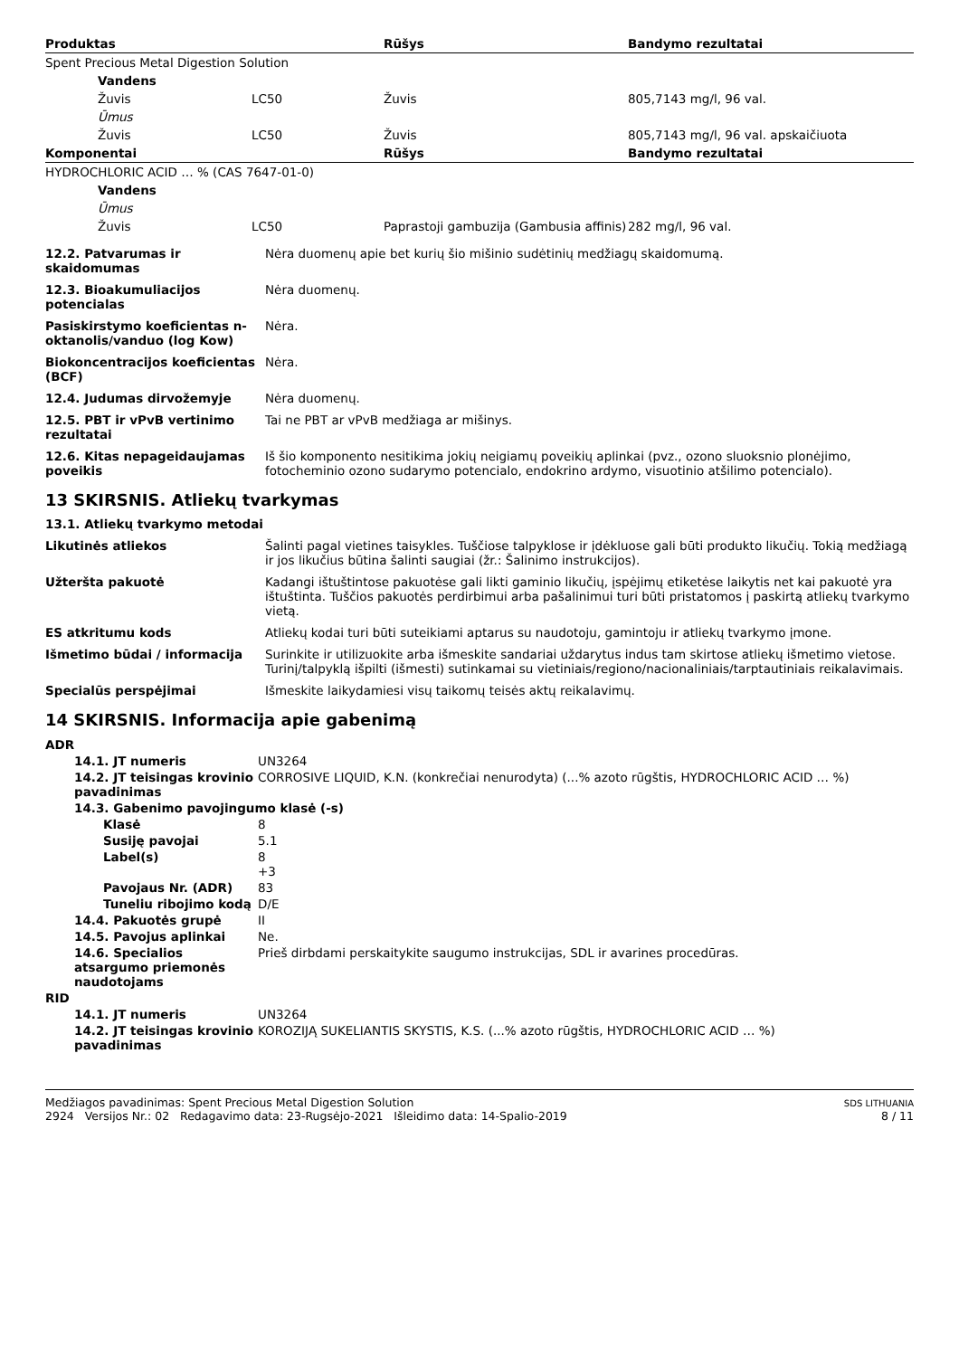| Produktas | | | Rūšys | Bandymo rezultatai |
| --- | --- | --- | --- | --- |
| Spent Precious Metal Digestion Solution | | | | |
| | Vandens | | | |
| | Žuvis | LC50 | Žuvis | 805,7143 mg/l, 96 val. |
| | Ūmus | | | |
| | Žuvis | LC50 | Žuvis | 805,7143 mg/l, 96 val. apskaičiuota |
| Komponentai | | | Rūšys | Bandymo rezultatai |
| HYDROCHLORIC ACID … % (CAS 7647-01-0) | | | | |
| | Vandens | | | |
| | Ūmus | | | |
| | Žuvis | LC50 | Paprastoji gambuzija (Gambusia affinis) | 282 mg/l, 96 val. |
| 12.2. Patvarumas ir skaidomumas | Nėra duomenų apie bet kurių šio mišinio sudėtinių medžiagų skaidomumą. |
| 12.3. Bioakumuliacijos potencialas | Nėra duomenų. |
| Pasiskirstymo koeficientas n-oktanolis/vanduo (log Kow) | Nėra. |
| Biokoncentracijos koeficientas (BCF) | Nėra. |
| 12.4. Judumas dirvožemyje | Nėra duomenų. |
| 12.5. PBT ir vPvB vertinimo rezultatai | Tai ne PBT ar vPvB medžiaga ar mišinys. |
| 12.6. Kitas nepageidaujamas poveikis | Iš šio komponento nesitikima jokių neigiamų poveikių aplinkai (pvz., ozono sluoksnio plonėjimo, fotocheminio ozono sudarymo potencialo, endokrino ardymo, visuotinio atšilimo potencialo). |
13 SKIRSNIS. Atliekų tvarkymas
13.1. Atliekų tvarkymo metodai
| Likutinės atliekos | Šalinti pagal vietines taisykles. Tuščiose talpyklose ir įdėkluose gali būti produkto likučių. Tokią medžiagą ir jos likučius būtina šalinti saugiai (žr.: Šalinimo instrukcijos). |
| Užteršta pakuotė | Kadangi ištuštintose pakuotėse gali likti gaminio likučių, įspėjimų etiketėse laikytis net kai pakuotė yra ištuštinta. Tuščios pakuotės perdirbimui arba pašalinimui turi būti pristatomos į paskirtą atliekų tvarkymo vietą. |
| ES atkritumu kods | Atliekų kodai turi būti suteikiami aptarus su naudotoju, gamintoju ir atliekų tvarkymo įmone. |
| Išmetimo būdai / informacija | Surinkite ir utilizuokite arba išmeskite sandariai uždarytus indus tam skirtose atliekų išmetimo vietose. Turinį/talpyklą išpilti (išmesti) sutinkamai su vietiniais/regiono/nacionaliniais/tarptautiniais reikalavimais. |
| Specialūs perspėjimai | Išmeskite laikydamiesi visų taikomų teisės aktų reikalavimų. |
14 SKIRSNIS. Informacija apie gabenimą
| ADR | | |
| | 14.1. JT numeris | UN3264 |
| | 14.2. JT teisingas krovinio pavadinimas | CORROSIVE LIQUID, K.N. (konkrečiai nenurodyta) (...% azoto rūgštis, HYDROCHLORIC ACID … %) |
| | 14.3. Gabenimo pavojingumo klasė (-s) | |
| | Klasė | 8 |
| | Susiję pavojai | 5.1 |
| | Label(s) | 8 +3 |
| | Pavojaus Nr. (ADR) | 83 |
| | Tuneliu ribojimo kodą | D/E |
| | 14.4. Pakuotės grupė | II |
| | 14.5. Pavojus aplinkai | Ne. |
| | 14.6. Specialios atsargumo priemonės naudotojams | Prieš dirbdami perskaitykite saugumo instrukcijas, SDL ir avarines procedūras. |
| RID | | |
| | 14.1. JT numeris | UN3264 |
| | 14.2. JT teisingas krovinio pavadinimas | KOROZIJĄ SUKELIANTIS SKYSTIS, K.S. (...% azoto rūgštis, HYDROCHLORIC ACID … %) |
Medžiagos pavadinimas: Spent Precious Metal Digestion Solution
2924 Versijos Nr.: 02 Redagavimo data: 23-Rugsėjo-2021 Išleidimo data: 14-Spalio-2019
SDS LITHUANIA
8 / 11